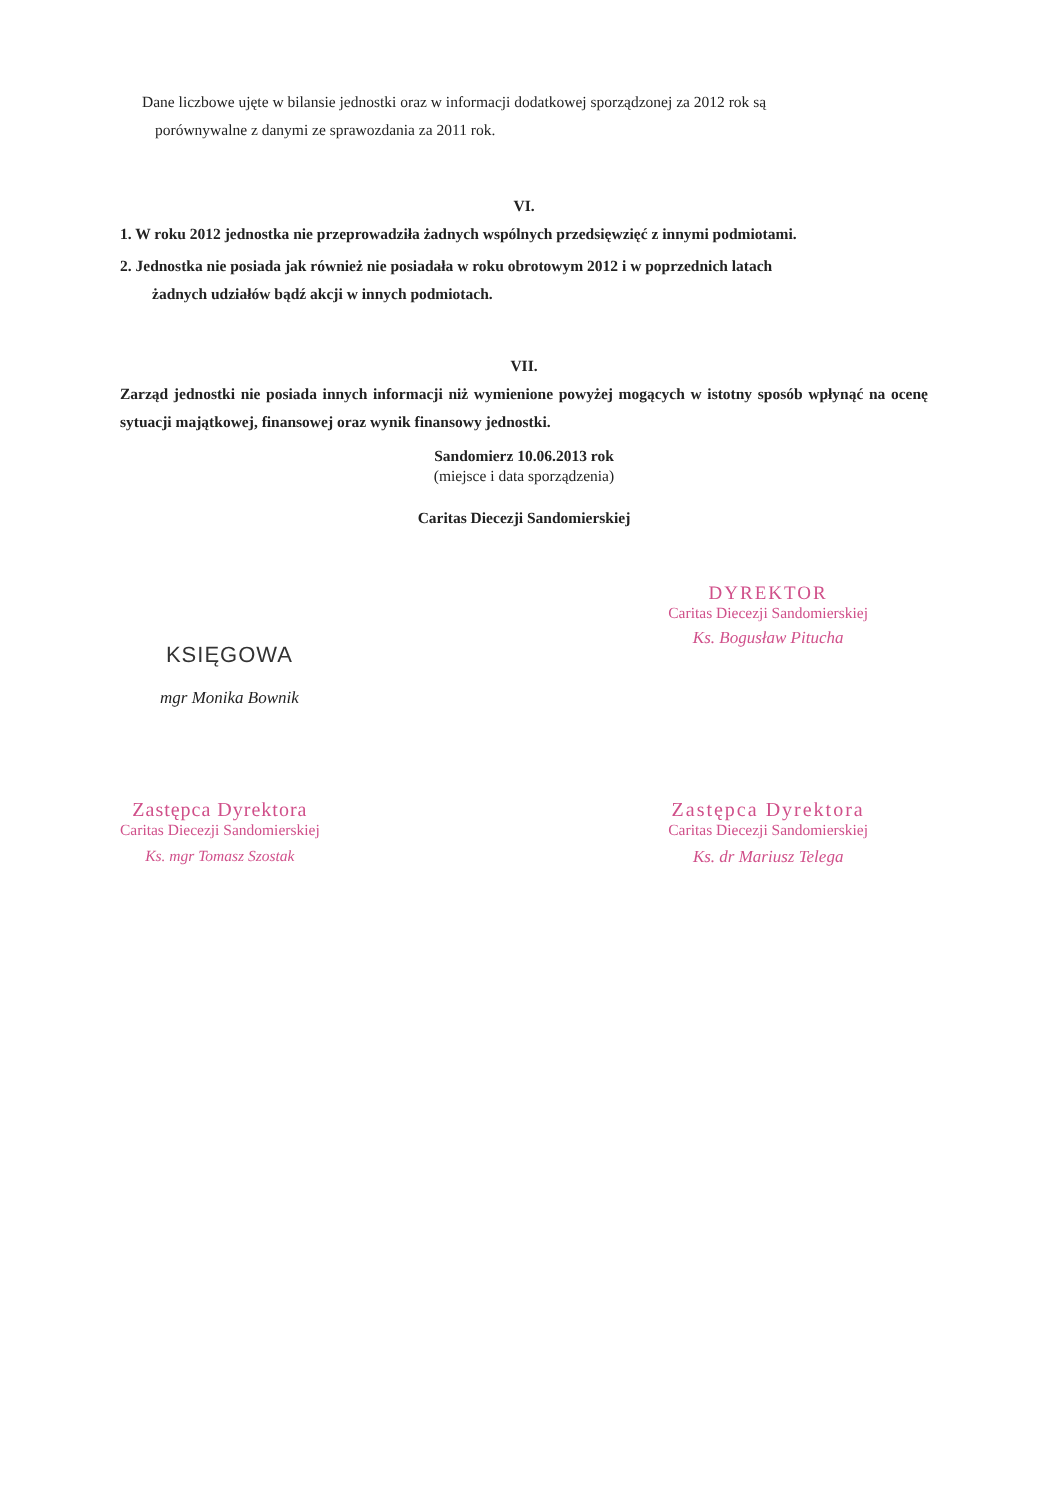Dane liczbowe ujęte w bilansie jednostki oraz w informacji dodatkowej sporządzonej za 2012 rok są
porównywalne z danymi ze sprawozdania za 2011 rok.
VI.
1. W roku 2012 jednostka nie przeprowadziła żadnych wspólnych przedsięwzięć z innymi podmiotami.
2. Jednostka nie posiada jak również nie posiadała w roku obrotowym 2012 i w poprzednich latach
żadnych udziałów bądź akcji w innych podmiotach.
VII.
Zarząd jednostki nie posiada innych informacji niż wymienione powyżej mogących w istotny sposób wpłynąć na ocenę sytuacji majątkowej, finansowej oraz wynik finansowy jednostki.
Sandomierz 10.06.2013 rok
(miejsce i data sporządzenia)
Caritas Diecezji Sandomierskiej
KSIĘGOWA
mgr Monika Bownik
DYREKTOR
Caritas Diecezji Sandomierskiej
Ks. Bogusław Pitucha
Zastępca Dyrektora
Caritas Diecezji Sandomierskiej
Ks. mgr Tomasz Szostak
Zastępca Dyrektora
Caritas Diecezji Sandomierskiej
Ks. dr Mariusz Telega